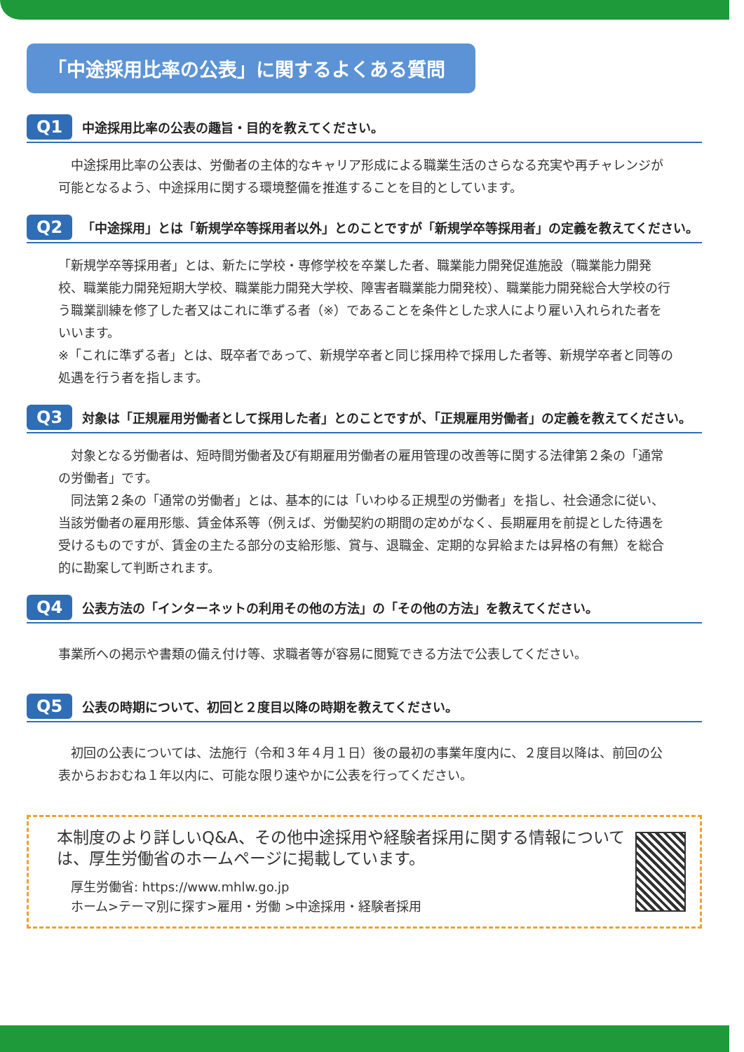「中途採用比率の公表」に関するよくある質問
Q1 中途採用比率の公表の趣旨・目的を教えてください。
　中途採用比率の公表は、労働者の主体的なキャリア形成による職業生活のさらなる充実や再チャレンジが可能となるよう、中途採用に関する環境整備を推進することを目的としています。
Q2 「中途採用」とは「新規学卒等採用者以外」とのことですが「新規学卒等採用者」の定義を教えてください。
「新規学卒等採用者」とは、新たに学校・専修学校を卒業した者、職業能力開発促進施設（職業能力開発校、職業能力開発短期大学校、職業能力開発大学校、障害者職業能力開発校）、職業能力開発総合大学校の行う職業訓練を修了した者又はこれに準ずる者（※）であることを条件とした求人により雇い入れられた者をいいます。
※「これに準ずる者」とは、既卒者であって、新規学卒者と同じ採用枠で採用した者等、新規学卒者と同等の処遇を行う者を指します。
Q3 対象は「正規雇用労働者として採用した者」とのことですが、「正規雇用労働者」の定義を教えてください。
　対象となる労働者は、短時間労働者及び有期雇用労働者の雇用管理の改善等に関する法律第２条の「通常の労働者」です。
　同法第２条の「通常の労働者」とは、基本的には「いわゆる正規型の労働者」を指し、社会通念に従い、当該労働者の雇用形態、賃金体系等（例えば、労働契約の期間の定めがなく、長期雇用を前提とした待遇を受けるものですが、賃金の主たる部分の支給形態、賞与、退職金、定期的な昇給または昇格の有無）を総合的に勘案して判断されます。
Q4 公表方法の「インターネットの利用その他の方法」の「その他の方法」を教えてください。
事業所への掲示や書類の備え付け等、求職者等が容易に閲覧できる方法で公表してください。
Q5 公表の時期について、初回と２度目以降の時期を教えてください。
　初回の公表については、法施行（令和３年４月１日）後の最初の事業年度内に、２度目以降は、前回の公表からおおむね１年以内に、可能な限り速やかに公表を行ってください。
本制度のより詳しいQ&A、その他中途採用や経験者採用に関する情報については、厚生労働省のホームページに掲載しています。
厚生労働省: https://www.mhlw.go.jp
ホーム>テーマ別に探す>雇用・労働 >中途採用・経験者採用